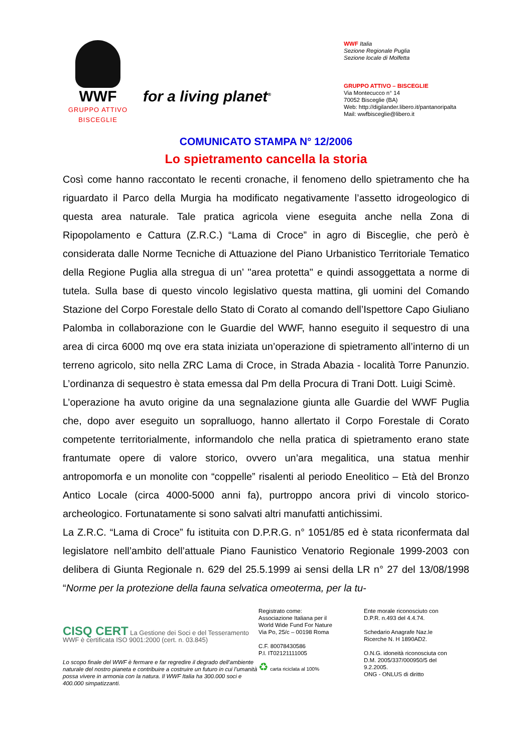WWF
GRUPPO ATTIVO
BISCEGLIE
for a living planet<sup>®</sup>
WWF Italia
Sezione Regionale Puglia
Sezione locale di Molfetta
GRUPPO ATTIVO – BISCEGLIE
Via Montecucco n° 14
70052 Bisceglie (BA)
Web: http://digilander.libero.it/pantanoripalta
Mail: wwfbisceglie@libero.it
COMUNICATO STAMPA N° 12/2006
Lo spietramento cancella la storia
Così come hanno raccontato le recenti cronache, il fenomeno dello spietramento che ha riguardato il Parco della Murgia ha modificato negativamente l’assetto idrogeologico di questa area naturale. Tale pratica agricola viene eseguita anche nella Zona di Ripopolamento e Cattura (Z.R.C.) “Lama di Croce” in agro di Bisceglie, che però è considerata dalle Norme Tecniche di Attuazione del Piano Urbanistico Territoriale Tematico della Regione Puglia alla stregua di un’ "area protetta" e quindi assoggettata a norme di tutela. Sulla base di questo vincolo legislativo questa mattina, gli uomini del Comando Stazione del Corpo Forestale dello Stato di Corato al comando dell’Ispettore Capo Giuliano Palomba in collaborazione con le Guardie del WWF, hanno eseguito il sequestro di una area di circa 6000 mq ove era stata iniziata un’operazione di spietramento all’interno di un terreno agricolo, sito nella ZRC Lama di Croce, in Strada Abazia - località Torre Panunzio. L’ordinanza di sequestro è stata emessa dal Pm della Procura di Trani Dott. Luigi Scimè.
L’operazione ha avuto origine da una segnalazione giunta alle Guardie del WWF Puglia che, dopo aver eseguito un sopralluogo, hanno allertato il Corpo Forestale di Corato competente territorialmente, informandolo che nella pratica di spietramento erano state frantumate opere di valore storico, ovvero un’ara megalitica, una statua menhir antropomorfa e un monolite con “coppelle” risalenti al periodo Eneolitico – Età del Bronzo Antico Locale (circa 4000-5000 anni fa), purtroppo ancora privi di vincolo storico-archeologico. Fortunatamente si sono salvati altri manufatti antichissimi.
La Z.R.C. “Lama di Croce” fu istituita con D.P.R.G. n° 1051/85 ed è stata riconfermata dal legislatore nell’ambito dell’attuale Piano Faunistico Venatorio Regionale 1999-2003 con delibera di Giunta Regionale n. 629 del 25.5.1999 ai sensi della LR n° 27 del 13/08/1998 “Norme per la protezione della fauna selvatica omeoterma, per la tu-
CISQ CERT La Gestione dei Soci e del Tesseramento WWF è certificata ISO 9001:2000 (cert. n. 03.845)
Lo scopo finale del WWF è fermare e far regredire il degrado dell’ambiente naturale del nostro pianeta e contribuire a costruire un futuro in cui l’umanità possa vivere in armonia con la natura. Il WWF Italia ha 300.000 soci e 400.000 simpatizzanti.
Registrato come:
Associazione Italiana per il
World Wide Fund For Nature
Via Po, 25/c – 00198 Roma
C.F. 80078430586
P.I. IT02121111005
♻ carta riciclata al 100%
Ente morale riconosciuto con D.P.R. n.493 del 4.4.74.
Schedario Anagrafe Naz.le Ricerche N. H 1890AD2.
O.N.G. idoneità riconosciuta con D.M. 2005/337/000950/5 del 9.2.2005.
ONG - ONLUS di diritto